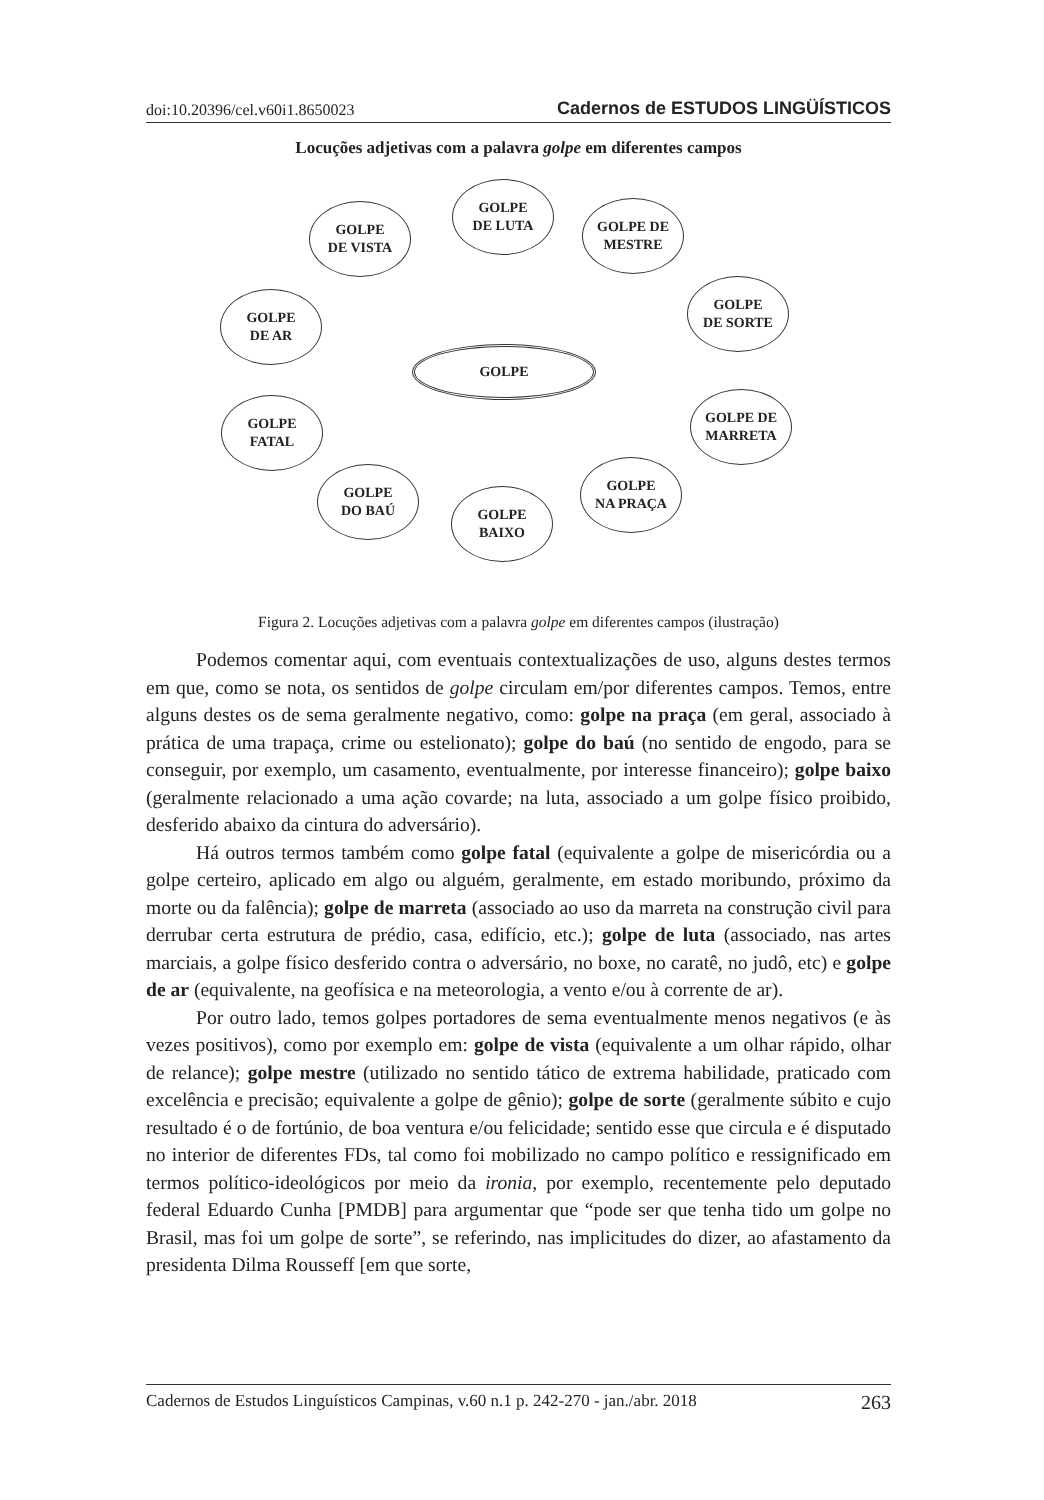doi:10.20396/cel.v60i1.8650023 Cadernos de ESTUDOS LINGÜÍSTICOS
Locuções adjetivas com a palavra golpe em diferentes campos
GOLPE
DE LUTA
GOLPE
DE VISTA
GOLPE DE
MESTRE
GOLPE
DE AR
GOLPE
DE SORTE
GOLPE
GOLPE
FATAL
GOLPE DE
MARRETA
GOLPE
DO BAÚ
GOLPE
NA PRAÇA
GOLPE
BAIXO
Figura 2. Locuções adjetivas com a palavra golpe em diferentes campos (ilustração)
Podemos comentar aqui, com eventuais contextualizações de uso, alguns destes termos em que, como se nota, os sentidos de golpe circulam em/por diferentes campos. Temos, entre alguns destes os de sema geralmente negativo, como: golpe na praça (em geral, associado à prática de uma trapaça, crime ou estelionato); golpe do baú (no sentido de engodo, para se conseguir, por exemplo, um casamento, eventualmente, por interesse financeiro); golpe baixo (geralmente relacionado a uma ação covarde; na luta, associado a um golpe físico proibido, desferido abaixo da cintura do adversário).
Há outros termos também como golpe fatal (equivalente a golpe de misericórdia ou a golpe certeiro, aplicado em algo ou alguém, geralmente, em estado moribundo, próximo da morte ou da falência); golpe de marreta (associado ao uso da marreta na construção civil para derrubar certa estrutura de prédio, casa, edifício, etc.); golpe de luta (associado, nas artes marciais, a golpe físico desferido contra o adversário, no boxe, no caratê, no judô, etc) e golpe de ar (equivalente, na geofísica e na meteorologia, a vento e/ou à corrente de ar).
Por outro lado, temos golpes portadores de sema eventualmente menos negativos (e às vezes positivos), como por exemplo em: golpe de vista (equivalente a um olhar rápido, olhar de relance); golpe mestre (utilizado no sentido tático de extrema habilidade, praticado com excelência e precisão; equivalente a golpe de gênio); golpe de sorte (geralmente súbito e cujo resultado é o de fortúnio, de boa ventura e/ou felicidade; sentido esse que circula e é disputado no interior de diferentes FDs, tal como foi mobilizado no campo político e ressignificado em termos político-ideológicos por meio da ironia, por exemplo, recentemente pelo deputado federal Eduardo Cunha [PMDB] para argumentar que “pode ser que tenha tido um golpe no Brasil, mas foi um golpe de sorte”, se referindo, nas implicitudes do dizer, ao afastamento da presidenta Dilma Rousseff [em que sorte,
Cadernos de Estudos Linguísticos Campinas, v.60 n.1 p. 242-270 - jan./abr. 2018 263